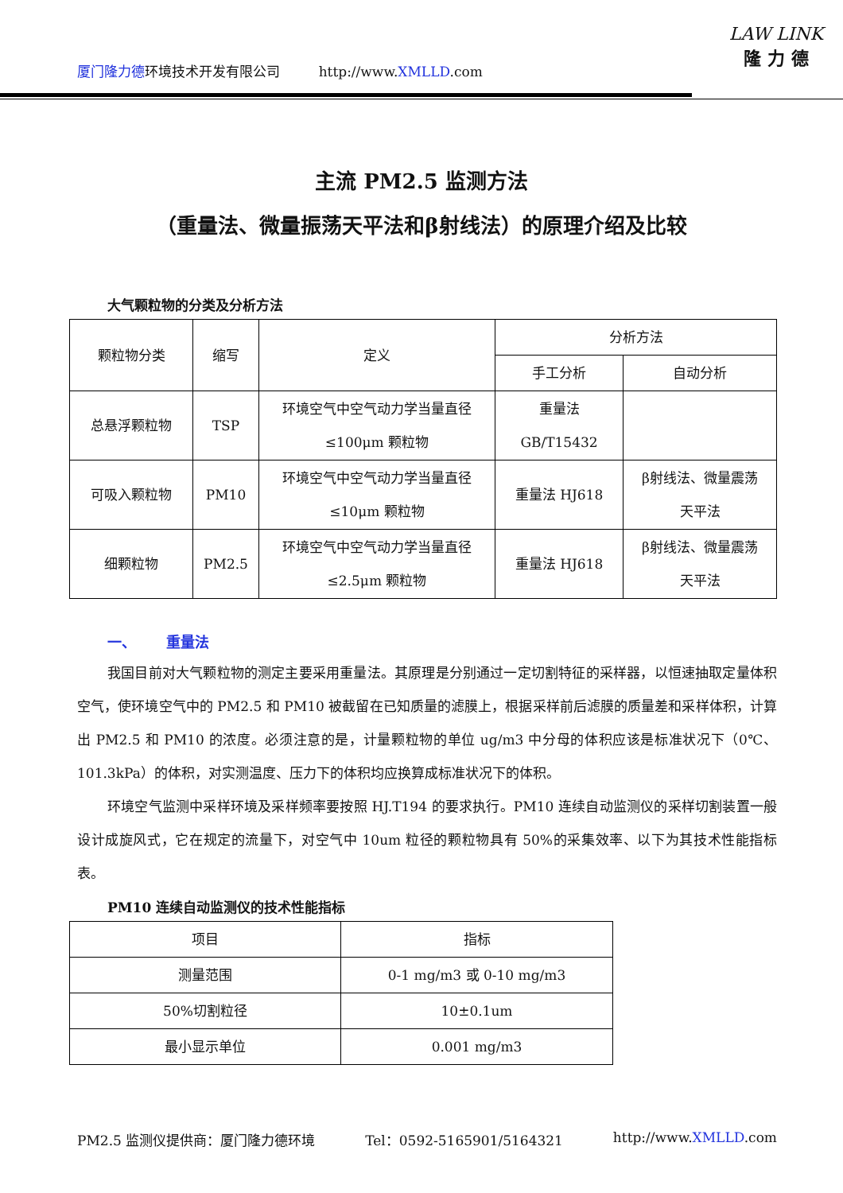厦门隆力德环境技术开发有限公司 http://www.XMLLD.com
LAW LINK
隆 力 德
主流 PM2.5 监测方法
（重量法、微量振荡天平法和β射线法）的原理介绍及比较
大气颗粒物的分类及分析方法
| 颗粒物分类 | 缩写 | 定义 | 分析方法 | |
| | | | 手工分析 | 自动分析 |
| 总悬浮颗粒物 | TSP | 环境空气中空气动力学当量直径 ≤100μm 颗粒物 | 重量法 GB/T15432 | |
| 可吸入颗粒物 | PM10 | 环境空气中空气动力学当量直径 ≤10μm 颗粒物 | 重量法 HJ618 | β射线法、微量震荡 天平法 |
| 细颗粒物 | PM2.5 | 环境空气中空气动力学当量直径 ≤2.5μm 颗粒物 | 重量法 HJ618 | β射线法、微量震荡 天平法 |
一、 重量法
我国目前对大气颗粒物的测定主要采用重量法。其原理是分别通过一定切割特征的采样器，以恒速抽取定量体积空气，使环境空气中的 PM2.5 和 PM10 被截留在已知质量的滤膜上，根据采样前后滤膜的质量差和采样体积，计算出 PM2.5 和 PM10 的浓度。必须注意的是，计量颗粒物的单位 ug/m3 中分母的体积应该是标准状况下（0℃、101.3kPa）的体积，对实测温度、压力下的体积均应换算成标准状况下的体积。
环境空气监测中采样环境及采样频率要按照 HJ.T194 的要求执行。PM10 连续自动监测仪的采样切割装置一般设计成旋风式，它在规定的流量下，对空气中 10um 粒径的颗粒物具有 50%的采集效率、以下为其技术性能指标表。
PM10 连续自动监测仪的技术性能指标
| 项目 | 指标 |
| 测量范围 | 0-1 mg/m3 或 0-10 mg/m3 |
| 50%切割粒径 | 10±0.1um |
| 最小显示单位 | 0.001 mg/m3 |
PM2.5 监测仪提供商：厦门隆力德环境 Tel：0592-5165901/5164321 http://www.XMLLD.com